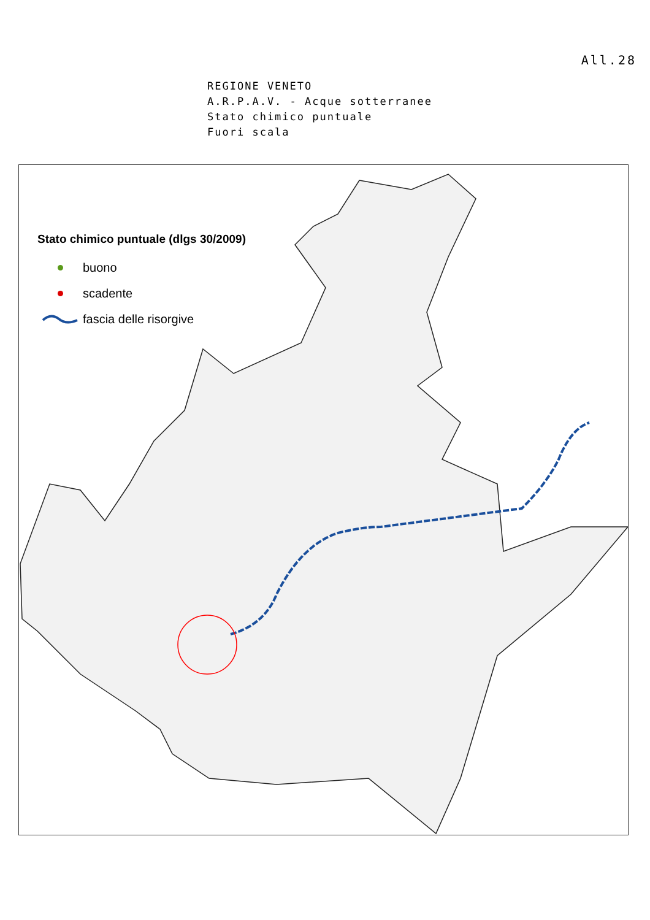All.28
REGIONE VENETO
A.R.P.A.V. - Acque sotterranee
Stato chimico puntuale
Fuori scala
Stato chimico puntuale (dlgs 30/2009)
buono
scadente
fascia delle risorgive